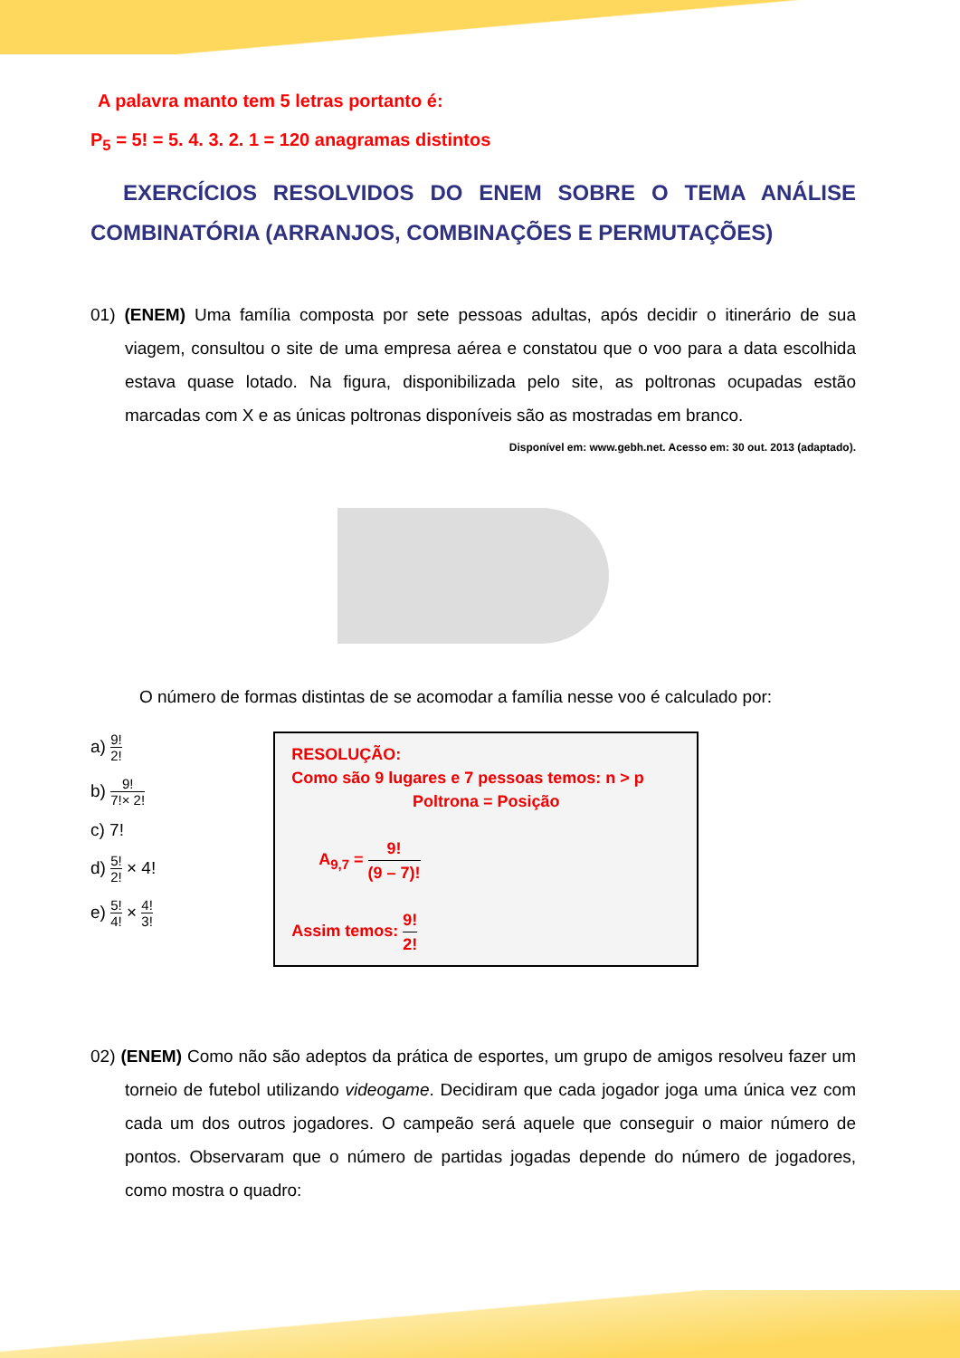A palavra manto tem 5 letras portanto é:
P<sub>5</sub> = 5! = 5. 4. 3. 2. 1 = 120 anagramas distintos
EXERCÍCIOS RESOLVIDOS DO ENEM SOBRE O TEMA ANÁLISE COMBINATÓRIA (ARRANJOS, COMBINAÇÕES E PERMUTAÇÕES)
01) (ENEM) Uma família composta por sete pessoas adultas, após decidir o itinerário de sua viagem, consultou o site de uma empresa aérea e constatou que o voo para a data escolhida estava quase lotado. Na figura, disponibilizada pelo site, as poltronas ocupadas estão marcadas com X e as únicas poltronas disponíveis são as mostradas em branco.
Disponível em: www.gebh.net. Acesso em: 30 out. 2013 (adaptado).
O número de formas distintas de se acomodar a família nesse voo é calculado por:
a) 9! 2!
b) 9! 7!× 2!
c) 7!
d) 5! 2! × 4!
e) 5! 4! × 4! 3!
RESOLUÇÃO:
Como são 9 lugares e 7 pessoas temos: n > p
Poltrona = Posição
A<sub>9,7</sub> = 9! (9 – 7)!
Assim temos: 9! 2!
02) (ENEM) Como não são adeptos da prática de esportes, um grupo de amigos resolveu fazer um torneio de futebol utilizando videogame. Decidiram que cada jogador joga uma única vez com cada um dos outros jogadores. O campeão será aquele que conseguir o maior número de pontos. Observaram que o número de partidas jogadas depende do número de jogadores, como mostra o quadro: